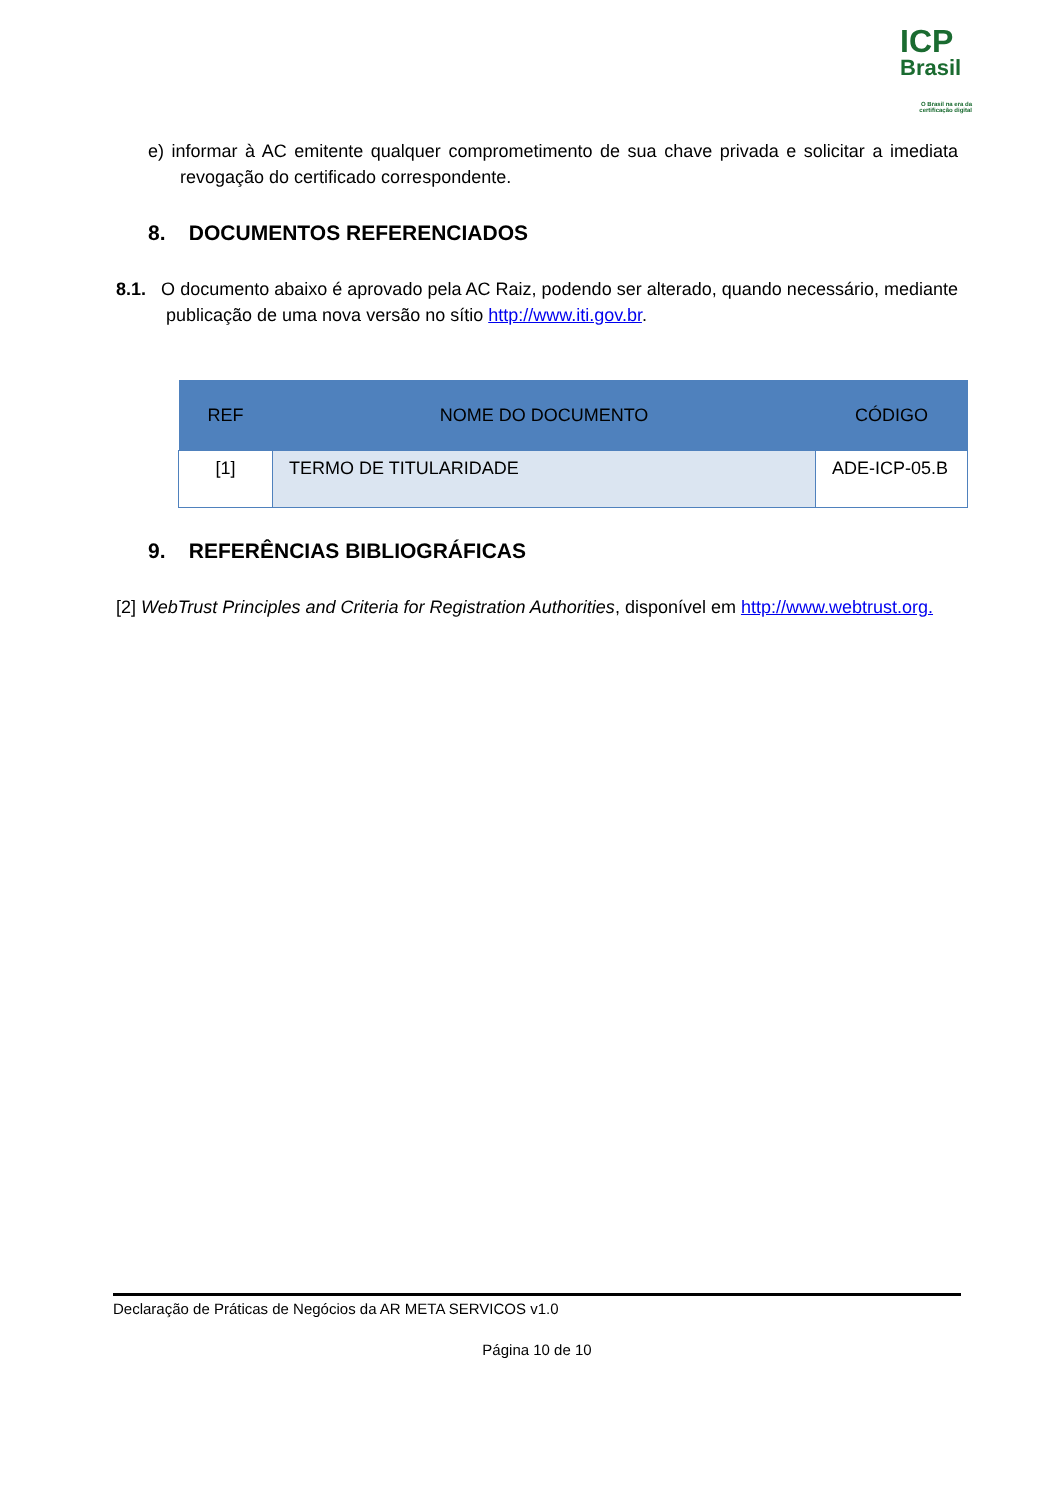ICP
Brasil
O Brasil na era da certificação digital
e) informar à AC emitente qualquer comprometimento de sua chave privada e solicitar a imediata revogação do certificado correspondente.
8. DOCUMENTOS REFERENCIADOS
8.1. O documento abaixo é aprovado pela AC Raiz, podendo ser alterado, quando necessário, mediante publicação de uma nova versão no sítio http://www.iti.gov.br.
| REF | NOME DO DOCUMENTO | CÓDIGO |
| --- | --- | --- |
| [1] | TERMO DE TITULARIDADE | ADE-ICP-05.B |
9. REFERÊNCIAS BIBLIOGRÁFICAS
[2] WebTrust Principles and Criteria for Registration Authorities, disponível em http://www.webtrust.org.
Declaração de Práticas de Negócios da AR META SERVICOS v1.0
Página 10 de 10